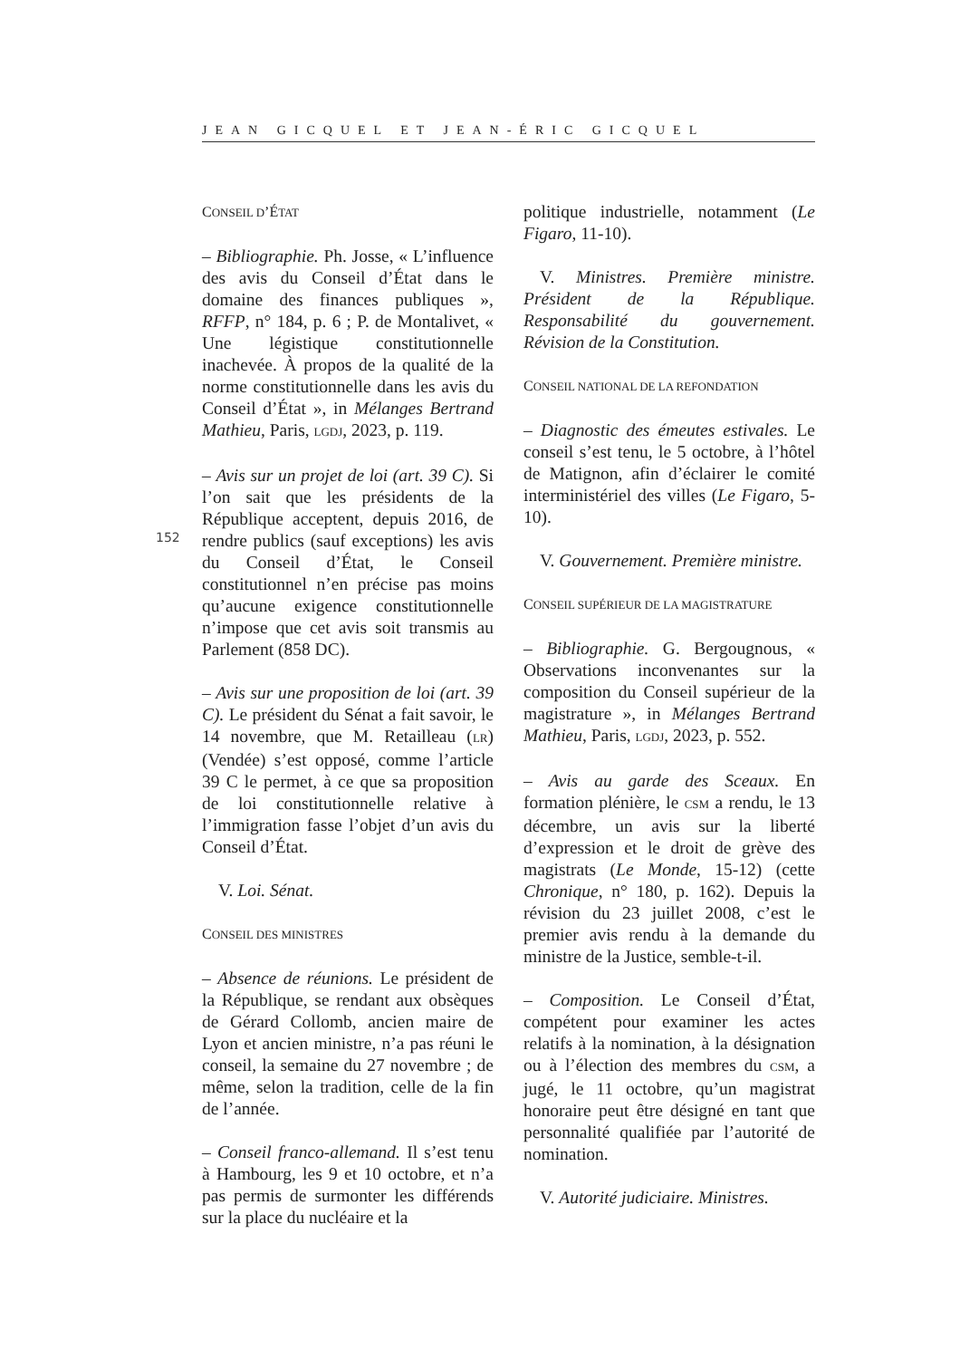JEAN GICQUEL ET JEAN-ÉRIC GICQUEL
152
CONSEIL D’ÉTAT
– Bibliographie. Ph. Josse, « L’influence des avis du Conseil d’État dans le domaine des finances publiques », RFFP, n° 184, p. 6 ; P. de Montalivet, « Une légistique constitutionnelle inachevée. À propos de la qualité de la norme constitutionnelle dans les avis du Conseil d’État », in Mélanges Bertrand Mathieu, Paris, LGDJ, 2023, p. 119.
– Avis sur un projet de loi (art. 39 C). Si l’on sait que les présidents de la République acceptent, depuis 2016, de rendre publics (sauf exceptions) les avis du Conseil d’État, le Conseil constitutionnel n’en précise pas moins qu’aucune exigence constitutionnelle n’impose que cet avis soit transmis au Parlement (858 DC).
– Avis sur une proposition de loi (art. 39 C). Le président du Sénat a fait savoir, le 14 novembre, que M. Retailleau (LR) (Vendée) s’est opposé, comme l’article 39 C le permet, à ce que sa proposition de loi constitutionnelle relative à l’immigration fasse l’objet d’un avis du Conseil d’État.
V. Loi. Sénat.
CONSEIL DES MINISTRES
– Absence de réunions. Le président de la République, se rendant aux obsèques de Gérard Collomb, ancien maire de Lyon et ancien ministre, n’a pas réuni le conseil, la semaine du 27 novembre ; de même, selon la tradition, celle de la fin de l’année.
– Conseil franco-allemand. Il s’est tenu à Hambourg, les 9 et 10 octobre, et n’a pas permis de surmonter les différends sur la place du nucléaire et la
politique industrielle, notamment (Le Figaro, 11-10).
V. Ministres. Première ministre. Président de la République. Responsabilité du gouvernement. Révision de la Constitution.
CONSEIL NATIONAL DE LA REFONDATION
– Diagnostic des émeutes estivales. Le conseil s’est tenu, le 5 octobre, à l’hôtel de Matignon, afin d’éclairer le comité interministériel des villes (Le Figaro, 5-10).
V. Gouvernement. Première ministre.
CONSEIL SUPÉRIEUR DE LA MAGISTRATURE
– Bibliographie. G. Bergougnous, « Observations inconvenantes sur la composition du Conseil supérieur de la magistrature », in Mélanges Bertrand Mathieu, Paris, LGDJ, 2023, p. 552.
– Avis au garde des Sceaux. En formation plénière, le CSM a rendu, le 13 décembre, un avis sur la liberté d’expression et le droit de grève des magistrats (Le Monde, 15-12) (cette Chronique, n° 180, p. 162). Depuis la révision du 23 juillet 2008, c’est le premier avis rendu à la demande du ministre de la Justice, semble-t-il.
– Composition. Le Conseil d’État, compétent pour examiner les actes relatifs à la nomination, à la désignation ou à l’élection des membres du CSM, a jugé, le 11 octobre, qu’un magistrat honoraire peut être désigné en tant que personnalité qualifiée par l’autorité de nomination.
V. Autorité judiciaire. Ministres.